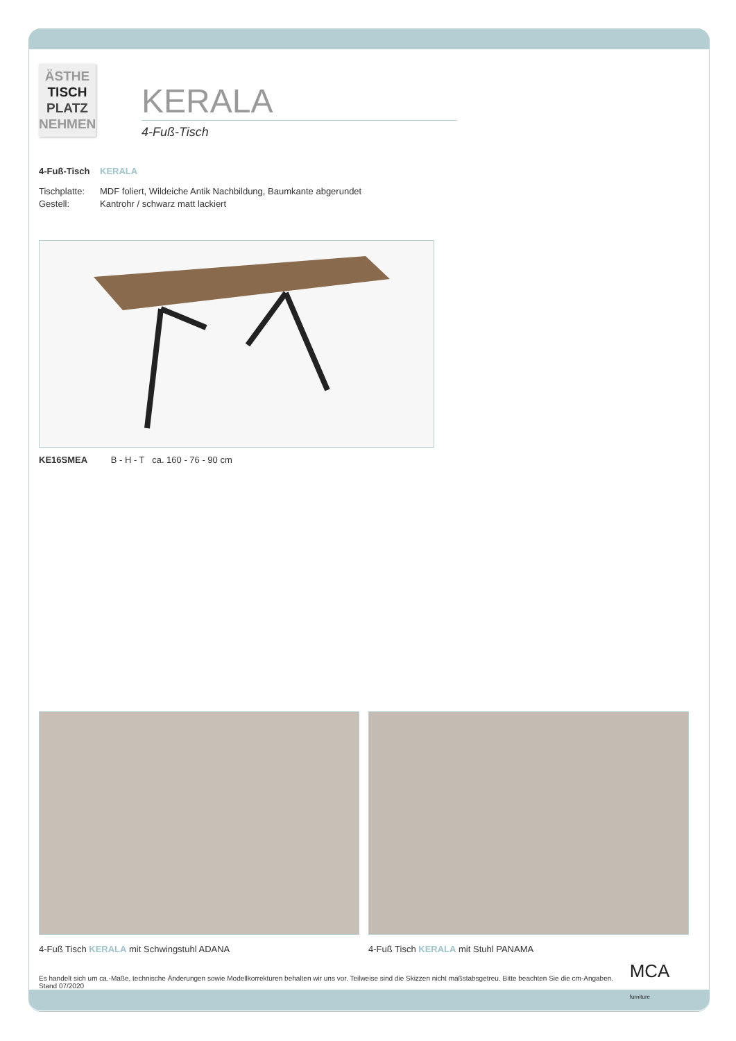ÄSTHE
TISCH
PLATZ
NEHMEN
KERALA
4-Fuß-Tisch
4-Fuß-Tisch KERALA
Tischplatte: MDF foliert, Wildeiche Antik Nachbildung, Baumkante abgerundet
Gestell: Kantrohr / schwarz matt lackiert
KE16SMEA B - H - T ca. 160 - 76 - 90 cm
4-Fuß Tisch KERALA mit Schwingstuhl ADANA
4-Fuß Tisch KERALA mit Stuhl PANAMA
Es handelt sich um ca.-Maße, technische Änderungen sowie Modellkorrekturen behalten wir uns vor. Teilweise sind die Skizzen nicht maßstabsgetreu. Bitte beachten Sie die cm-Angaben. Stand 07/2020 MCA furniture